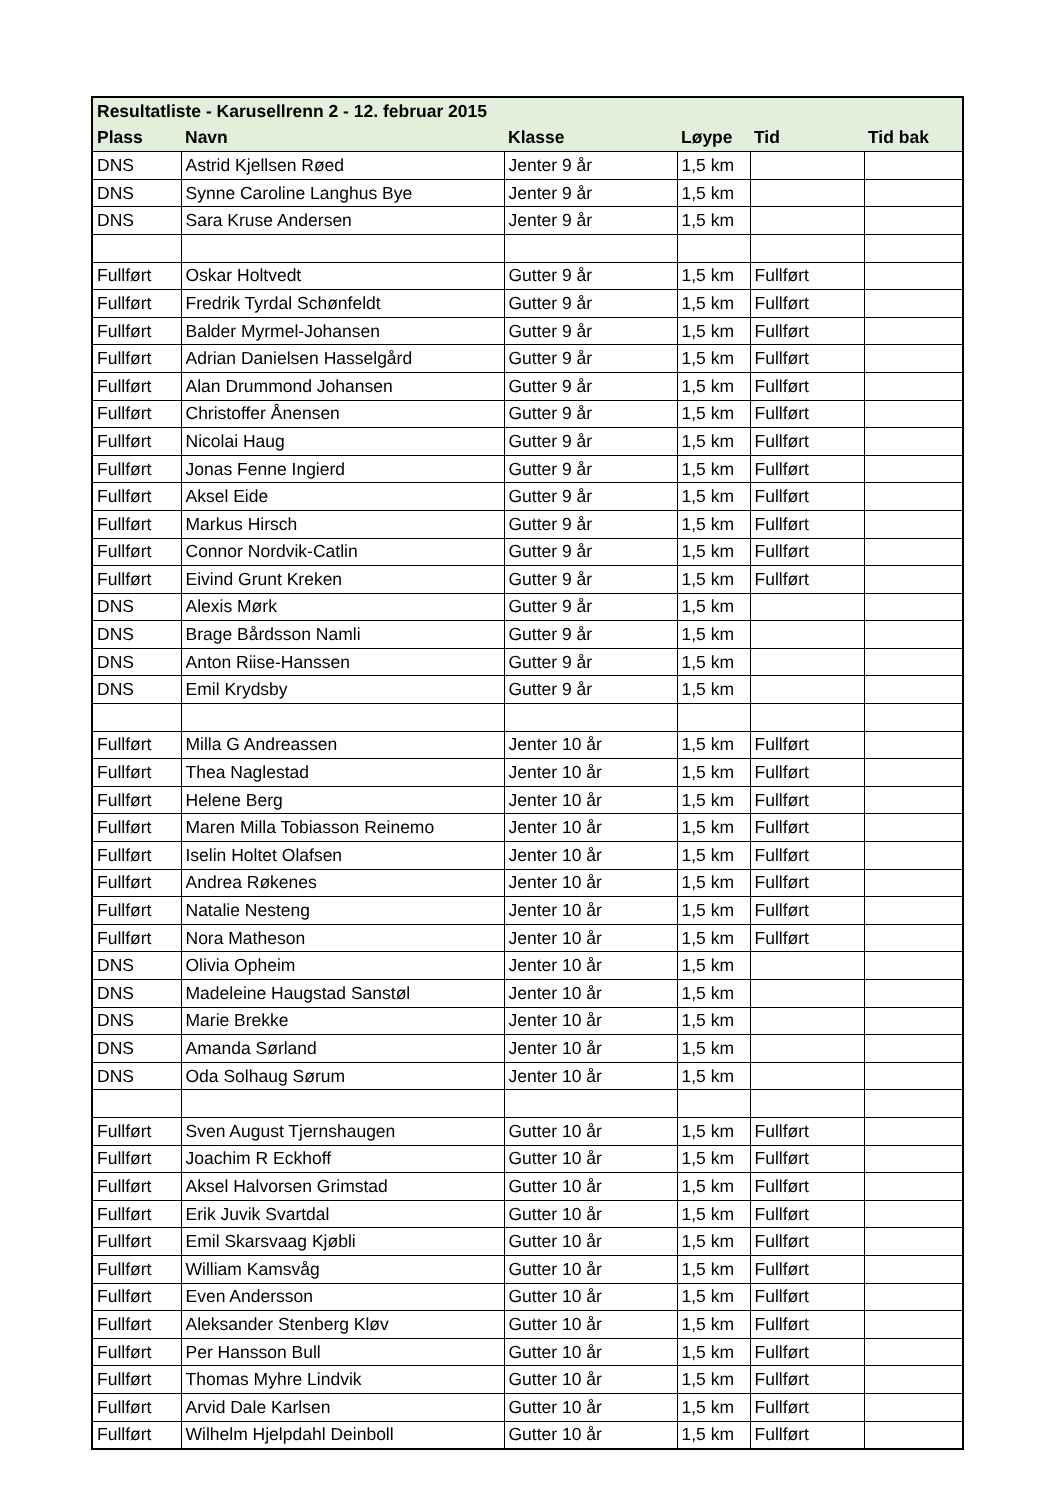| Resultatliste - Karusellrenn 2 - 12. februar 2015 | | | | | |
| --- | --- | --- | --- | --- | --- |
| Plass | Navn | Klasse | Løype | Tid | Tid bak |
| DNS | Astrid Kjellsen Røed | Jenter 9 år | 1,5 km | | |
| DNS | Synne Caroline Langhus Bye | Jenter 9 år | 1,5 km | | |
| DNS | Sara Kruse Andersen | Jenter 9 år | 1,5 km | | |
| Fullført | Oskar Holtvedt | Gutter 9 år | 1,5 km | Fullført | |
| Fullført | Fredrik Tyrdal Schønfeldt | Gutter 9 år | 1,5 km | Fullført | |
| Fullført | Balder Myrmel-Johansen | Gutter 9 år | 1,5 km | Fullført | |
| Fullført | Adrian Danielsen Hasselgård | Gutter 9 år | 1,5 km | Fullført | |
| Fullført | Alan Drummond Johansen | Gutter 9 år | 1,5 km | Fullført | |
| Fullført | Christoffer Ånensen | Gutter 9 år | 1,5 km | Fullført | |
| Fullført | Nicolai Haug | Gutter 9 år | 1,5 km | Fullført | |
| Fullført | Jonas Fenne Ingierd | Gutter 9 år | 1,5 km | Fullført | |
| Fullført | Aksel Eide | Gutter 9 år | 1,5 km | Fullført | |
| Fullført | Markus Hirsch | Gutter 9 år | 1,5 km | Fullført | |
| Fullført | Connor Nordvik-Catlin | Gutter 9 år | 1,5 km | Fullført | |
| Fullført | Eivind Grunt Kreken | Gutter 9 år | 1,5 km | Fullført | |
| DNS | Alexis Mørk | Gutter 9 år | 1,5 km | | |
| DNS | Brage Bårdsson Namli | Gutter 9 år | 1,5 km | | |
| DNS | Anton Riise-Hanssen | Gutter 9 år | 1,5 km | | |
| DNS | Emil Krydsby | Gutter 9 år | 1,5 km | | |
| Fullført | Milla G Andreassen | Jenter 10 år | 1,5 km | Fullført | |
| Fullført | Thea Naglestad | Jenter 10 år | 1,5 km | Fullført | |
| Fullført | Helene Berg | Jenter 10 år | 1,5 km | Fullført | |
| Fullført | Maren Milla Tobiasson Reinemo | Jenter 10 år | 1,5 km | Fullført | |
| Fullført | Iselin Holtet Olafsen | Jenter 10 år | 1,5 km | Fullført | |
| Fullført | Andrea Røkenes | Jenter 10 år | 1,5 km | Fullført | |
| Fullført | Natalie Nesteng | Jenter 10 år | 1,5 km | Fullført | |
| Fullført | Nora Matheson | Jenter 10 år | 1,5 km | Fullført | |
| DNS | Olivia Opheim | Jenter 10 år | 1,5 km | | |
| DNS | Madeleine Haugstad Sanstøl | Jenter 10 år | 1,5 km | | |
| DNS | Marie Brekke | Jenter 10 år | 1,5 km | | |
| DNS | Amanda Sørland | Jenter 10 år | 1,5 km | | |
| DNS | Oda Solhaug Sørum | Jenter 10 år | 1,5 km | | |
| Fullført | Sven August Tjernshaugen | Gutter 10 år | 1,5 km | Fullført | |
| Fullført | Joachim R Eckhoff | Gutter 10 år | 1,5 km | Fullført | |
| Fullført | Aksel Halvorsen Grimstad | Gutter 10 år | 1,5 km | Fullført | |
| Fullført | Erik Juvik Svartdal | Gutter 10 år | 1,5 km | Fullført | |
| Fullført | Emil Skarsvaag Kjøbli | Gutter 10 år | 1,5 km | Fullført | |
| Fullført | William Kamsvåg | Gutter 10 år | 1,5 km | Fullført | |
| Fullført | Even Andersson | Gutter 10 år | 1,5 km | Fullført | |
| Fullført | Aleksander Stenberg Kløv | Gutter 10 år | 1,5 km | Fullført | |
| Fullført | Per Hansson Bull | Gutter 10 år | 1,5 km | Fullført | |
| Fullført | Thomas Myhre Lindvik | Gutter 10 år | 1,5 km | Fullført | |
| Fullført | Arvid Dale Karlsen | Gutter 10 år | 1,5 km | Fullført | |
| Fullført | Wilhelm Hjelpdahl Deinboll | Gutter 10 år | 1,5 km | Fullført | |